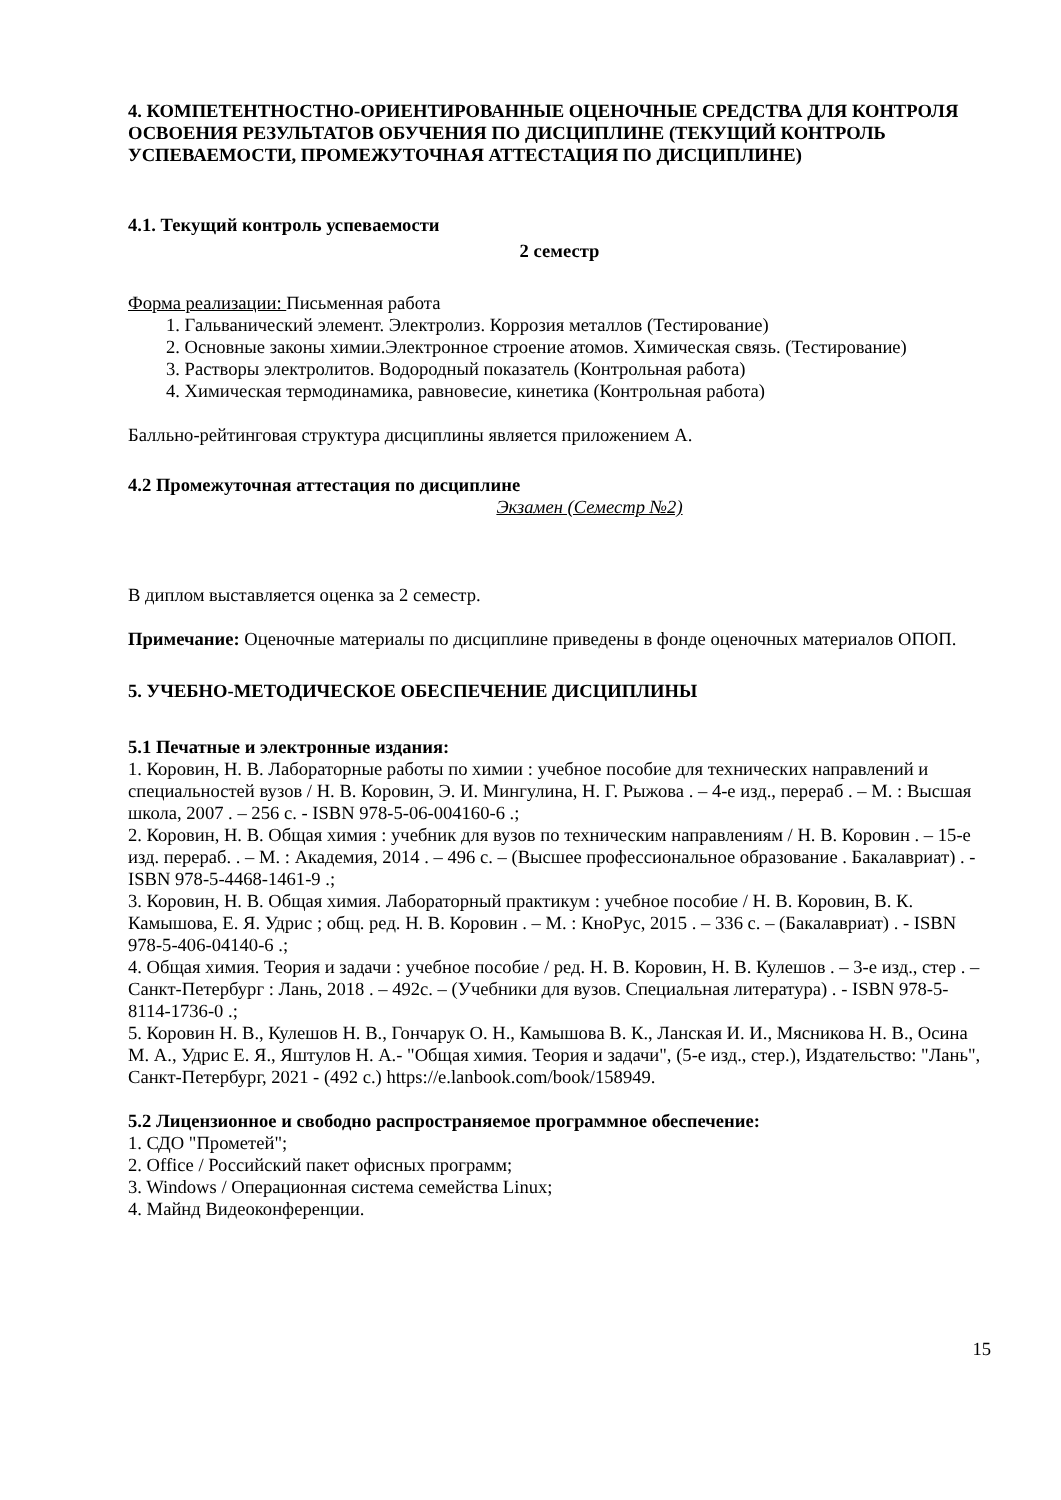4. КОМПЕТЕНТНОСТНО-ОРИЕНТИРОВАННЫЕ ОЦЕНОЧНЫЕ СРЕДСТВА ДЛЯ КОНТРОЛЯ ОСВОЕНИЯ РЕЗУЛЬТАТОВ ОБУЧЕНИЯ ПО ДИСЦИПЛИНЕ (ТЕКУЩИЙ КОНТРОЛЬ УСПЕВАЕМОСТИ, ПРОМЕЖУТОЧНАЯ АТТЕСТАЦИЯ ПО ДИСЦИПЛИНЕ)
4.1. Текущий контроль успеваемости
2 семестр
Форма реализации: Письменная работа
1. Гальванический элемент. Электролиз. Коррозия металлов (Тестирование)
2. Основные законы химии.Электронное строение атомов. Химическая связь. (Тестирование)
3. Растворы электролитов. Водородный показатель (Контрольная работа)
4. Химическая термодинамика, равновесие, кинетика (Контрольная работа)
Балльно-рейтинговая структура дисциплины является приложением А.
4.2 Промежуточная аттестация по дисциплине
Экзамен (Семестр №2)
В диплом выставляется оценка за 2 семестр.
Примечание: Оценочные материалы по дисциплине приведены в фонде оценочных материалов ОПОП.
5. УЧЕБНО-МЕТОДИЧЕСКОЕ ОБЕСПЕЧЕНИЕ ДИСЦИПЛИНЫ
5.1 Печатные и электронные издания:
1. Коровин, Н. В. Лабораторные работы по химии : учебное пособие для технических направлений и специальностей вузов / Н. В. Коровин, Э. И. Мингулина, Н. Г. Рыжова . – 4-е изд., перераб . – М. : Высшая школа, 2007 . – 256 с. - ISBN 978-5-06-004160-6 .;
2. Коровин, Н. В. Общая химия : учебник для вузов по техническим направлениям / Н. В. Коровин . – 15-е изд. перераб. . – М. : Академия, 2014 . – 496 с. – (Высшее профессиональное образование . Бакалавриат) . - ISBN 978-5-4468-1461-9 .;
3. Коровин, Н. В. Общая химия. Лабораторный практикум : учебное пособие / Н. В. Коровин, В. К. Камышова, Е. Я. Удрис ; общ. ред. Н. В. Коровин . – М. : КноРус, 2015 . – 336 с. – (Бакалавриат) . - ISBN 978-5-406-04140-6 .;
4. Общая химия. Теория и задачи : учебное пособие / ред. Н. В. Коровин, Н. В. Кулешов . – 3-е изд., стер . – Санкт-Петербург : Лань, 2018 . – 492с. – (Учебники для вузов. Специальная литература) . - ISBN 978-5-8114-1736-0 .;
5. Коровин Н. В., Кулешов Н. В., Гончарук О. Н., Камышова В. К., Ланская И. И., Мясникова Н. В., Осина М. А., Удрис Е. Я., Яштулов Н. А.- "Общая химия. Теория и задачи", (5-е изд., стер.), Издательство: "Лань", Санкт-Петербург, 2021 - (492 с.) https://e.lanbook.com/book/158949.
5.2 Лицензионное и свободно распространяемое программное обеспечение:
1. СДО "Прометей";
2. Office / Российский пакет офисных программ;
3. Windows / Операционная система семейства Linux;
4. Майнд Видеоконференции.
15